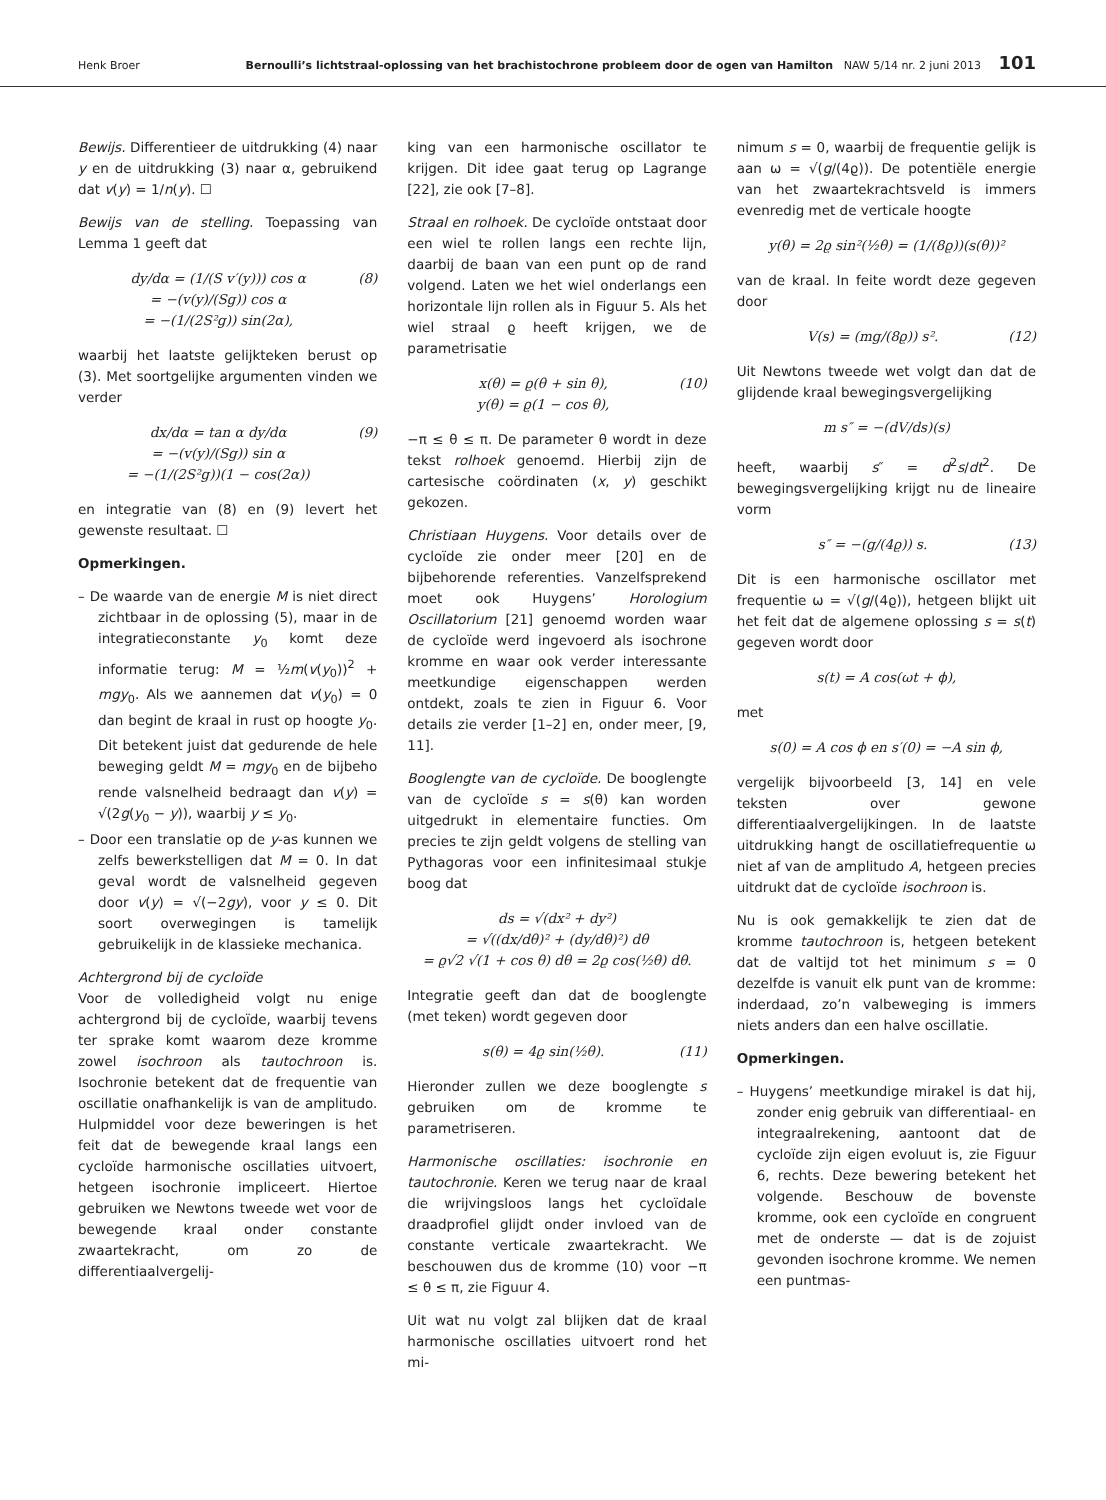Henk Broer Bernoulli’s lichtstraal-oplossing van het brachistochrone probleem door de ogen van Hamilton NAW 5/14 nr. 2 juni 2013 101
Bewijs. Differentieer de uitdrukking (4) naar y en de uitdrukking (3) naar α, gebruikend dat v(y) = 1/n(y). ☐
Bewijs van de stelling. Toepassing van Lemma 1 geeft dat
dy/dα = (1/(S v′(y))) cos α
= −(v(y)/(Sg)) cos α
= −(1/(2S²g)) sin(2α), (8)
waarbij het laatste gelijkteken berust op (3). Met soortgelijke argumenten vinden we verder
dx/dα = tan α dy/dα
= −(v(y)/(Sg)) sin α
= −(1/(2S²g))(1 − cos(2α)) (9)
en integratie van (8) en (9) levert het gewenste resultaat. ☐
Opmerkingen.
– De waarde van de energie M is niet direct zichtbaar in de oplossing (5), maar in de integratieconstante y<sub>0</sub> komt deze informatie terug: M = ½m(v(y<sub>0</sub>))<sup>2</sup> + mgy<sub>0</sub>. Als we aannemen dat v(y<sub>0</sub>) = 0 dan begint de kraal in rust op hoogte y<sub>0</sub>. Dit betekent juist dat gedurende de hele beweging geldt M = mgy<sub>0</sub> en de bijbeho rende valsnelheid bedraagt dan v(y) = √(2g(y<sub>0</sub> − y)), waarbij y ≤ y<sub>0</sub>.
– Door een translatie op de y-as kunnen we zelfs bewerkstelligen dat M = 0. In dat geval wordt de valsnelheid gegeven door v(y) = √(−2gy), voor y ≤ 0. Dit soort overwegingen is tamelijk gebruikelijk in de klassieke mechanica.
Achtergrond bij de cycloïde
Voor de volledigheid volgt nu enige achtergrond bij de cycloïde, waarbij tevens ter sprake komt waarom deze kromme zowel isochroon als tautochroon is. Isochronie betekent dat de frequentie van oscillatie onafhankelijk is van de amplitudo. Hulpmiddel voor deze beweringen is het feit dat de bewegende kraal langs een cycloïde harmonische oscillaties uitvoert, hetgeen isochronie impliceert. Hiertoe gebruiken we Newtons tweede wet voor de bewegende kraal onder constante zwaartekracht, om zo de differentiaalvergelij-
king van een harmonische oscillator te krijgen. Dit idee gaat terug op Lagrange [22], zie ook [7–8].
Straal en rolhoek. De cycloïde ontstaat door een wiel te rollen langs een rechte lijn, daarbij de baan van een punt op de rand volgend. Laten we het wiel onderlangs een horizontale lijn rollen als in Figuur 5. Als het wiel straal ϱ heeft krijgen, we de parametrisatie
x(θ) = ϱ(θ + sin θ),
y(θ) = ϱ(1 − cos θ), (10)
−π ≤ θ ≤ π. De parameter θ wordt in deze tekst rolhoek genoemd. Hierbij zijn de cartesische coördinaten (x, y) geschikt gekozen.
Christiaan Huygens. Voor details over de cycloïde zie onder meer [20] en de bijbehorende referenties. Vanzelfsprekend moet ook Huygens’ Horologium Oscillatorium [21] genoemd worden waar de cycloïde werd ingevoerd als isochrone kromme en waar ook verder interessante meetkundige eigenschappen werden ontdekt, zoals te zien in Figuur 6. Voor details zie verder [1–2] en, onder meer, [9, 11].
Booglengte van de cycloïde. De booglengte van de cycloïde s = s(θ) kan worden uitgedrukt in elementaire functies. Om precies te zijn geldt volgens de stelling van Pythagoras voor een infinitesimaal stukje boog dat
ds = √(dx² + dy²)
= √((dx/dθ)² + (dy/dθ)²) dθ
= ϱ√2 √(1 + cos θ) dθ = 2ϱ cos(½θ) dθ.
Integratie geeft dan dat de booglengte (met teken) wordt gegeven door
s(θ) = 4ϱ sin(½θ). (11)
Hieronder zullen we deze booglengte s gebruiken om de kromme te parametriseren.
Harmonische oscillaties: isochronie en tautochronie. Keren we terug naar de kraal die wrijvingsloos langs het cycloïdale draadprofiel glijdt onder invloed van de constante verticale zwaartekracht. We beschouwen dus de kromme (10) voor −π ≤ θ ≤ π, zie Figuur 4.
Uit wat nu volgt zal blijken dat de kraal harmonische oscillaties uitvoert rond het mi-
nimum s = 0, waarbij de frequentie gelijk is aan ω = √(g/(4ϱ)). De potentiële energie van het zwaartekrachtsveld is immers evenredig met de verticale hoogte
y(θ) = 2ϱ sin²(½θ) = (1/(8ϱ))(s(θ))²
van de kraal. In feite wordt deze gegeven door
V(s) = (mg/(8ϱ)) s². (12)
Uit Newtons tweede wet volgt dan dat de glijdende kraal bewegingsvergelijking
m s″ = −(dV/ds)(s)
heeft, waarbij s″ = d<sup>2</sup>s/dt<sup>2</sup>. De bewegingsvergelijking krijgt nu de lineaire vorm
s″ = −(g/(4ϱ)) s. (13)
Dit is een harmonische oscillator met frequentie ω = √(g/(4ϱ)), hetgeen blijkt uit het feit dat de algemene oplossing s = s(t) gegeven wordt door
s(t) = A cos(ωt + ϕ),
met
s(0) = A cos ϕ en s′(0) = −A sin ϕ,
vergelijk bijvoorbeeld [3, 14] en vele teksten over gewone differentiaalvergelijkingen. In de laatste uitdrukking hangt de oscillatiefrequentie ω niet af van de amplitudo A, hetgeen precies uitdrukt dat de cycloïde isochroon is.
Nu is ook gemakkelijk te zien dat de kromme tautochroon is, hetgeen betekent dat de valtijd tot het minimum s = 0 dezelfde is vanuit elk punt van de kromme: inderdaad, zo’n valbeweging is immers niets anders dan een halve oscillatie.
Opmerkingen.
– Huygens’ meetkundige mirakel is dat hij, zonder enig gebruik van differentiaal- en integraalrekening, aantoont dat de cycloïde zijn eigen evoluut is, zie Figuur 6, rechts. Deze bewering betekent het volgende. Beschouw de bovenste kromme, ook een cycloïde en congruent met de onderste — dat is de zojuist gevonden isochrone kromme. We nemen een puntmas-